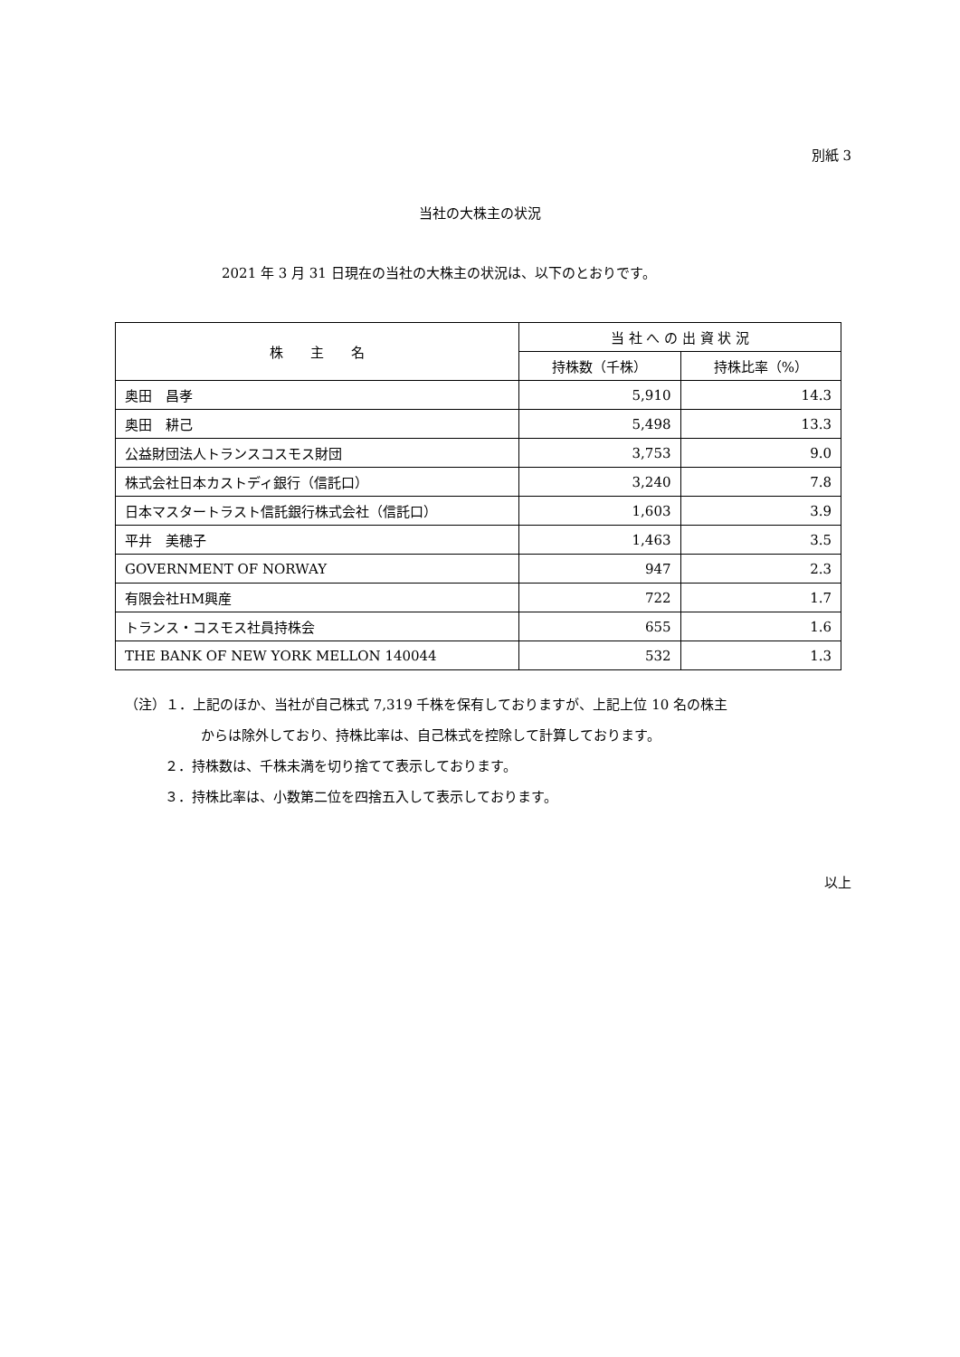別紙 3
当社の大株主の状況
2021 年 3 月 31 日現在の当社の大株主の状況は、以下のとおりです。
| 株 主 名 | 当 社 へ の 出 資 状 況 | |
| --- | --- | --- |
| | 持株数（千株） | 持株比率（%） |
| 奥田 昌孝 | 5,910 | 14.3 |
| 奥田 耕己 | 5,498 | 13.3 |
| 公益財団法人トランスコスモス財団 | 3,753 | 9.0 |
| 株式会社日本カストディ銀行（信託口） | 3,240 | 7.8 |
| 日本マスタートラスト信託銀行株式会社（信託口） | 1,603 | 3.9 |
| 平井 美穂子 | 1,463 | 3.5 |
| GOVERNMENT OF NORWAY | 947 | 2.3 |
| 有限会社HM興産 | 722 | 1.7 |
| トランス・コスモス社員持株会 | 655 | 1.6 |
| THE BANK OF NEW YORK MELLON 140044 | 532 | 1.3 |
（注）１．上記のほか、当社が自己株式 7,319 千株を保有しておりますが、上記上位 10 名の株主
からは除外しており、持株比率は、自己株式を控除して計算しております。
２．持株数は、千株未満を切り捨てて表示しております。
３．持株比率は、小数第二位を四捨五入して表示しております。
以上